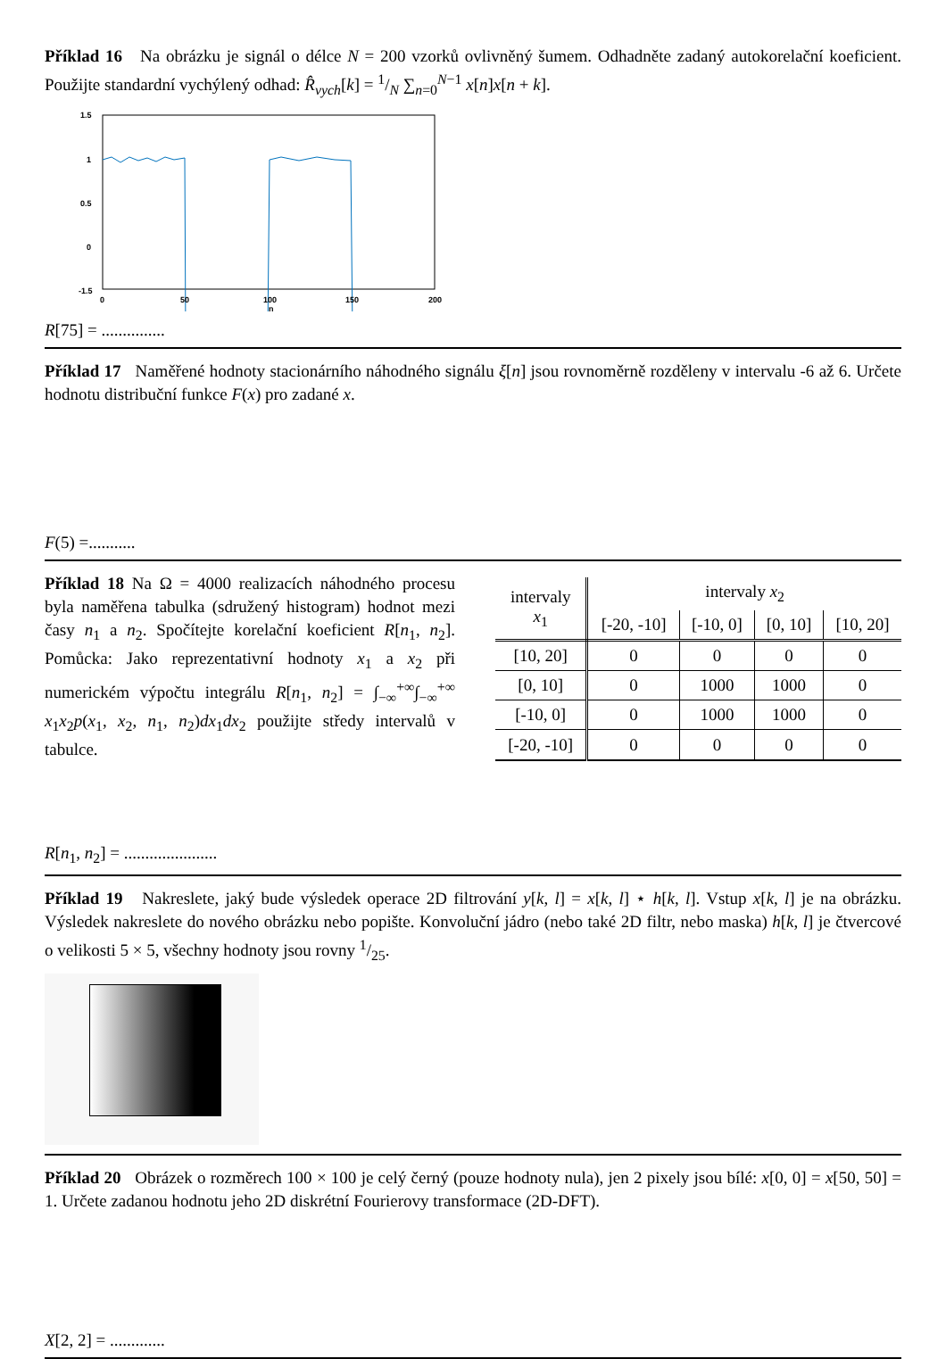Příklad 16 Na obrázku je signál o délce N = 200 vzorků ovlivněný šumem. Odhadněte zadaný autokorelační koeficient. Použijte standardní vychýlený odhad: R̂<sub>vych</sub>[k] = 1/N ∑<sub>n=0</sub><sup>N−1</sup> x[n]x[n + k].
1.5
1
0.5
0
-1.5
0
50
100
150
200
n
R[75] = ...............
Příklad 17 Naměřené hodnoty stacionárního náhodného signálu ξ[n] jsou rovnoměrně rozděleny v intervalu -6 až 6. Určete hodnotu distribuční funkce F(x) pro zadané x.
F(5) =...........
Příklad 18 Na Ω = 4000 realizacích náhodného procesu byla naměřena tabulka (sdružený histogram) hodnot mezi časy n<sub>1</sub> a n<sub>2</sub>. Spočítejte korelační koeficient R[n<sub>1</sub>, n<sub>2</sub>]. Pomůcka: Jako reprezentativní hodnoty x<sub>1</sub> a x<sub>2</sub> při numerickém výpočtu integrálu R[n<sub>1</sub>, n<sub>2</sub>] = ∫<sub>−∞</sub><sup>+∞</sup>∫<sub>−∞</sub><sup>+∞</sup> x<sub>1</sub>x<sub>2</sub>p(x<sub>1</sub>, x<sub>2</sub>, n<sub>1</sub>, n<sub>2</sub>)dx<sub>1</sub>dx<sub>2</sub> použijte středy intervalů v tabulce.
| intervaly x<sub>1</sub> | intervaly x<sub>2</sub> | | | |
| --- | --- | --- | --- | --- |
| | [-20, -10] | [-10, 0] | [0, 10] | [10, 20] |
| [10, 20] | 0 | 0 | 0 | 0 |
| [0, 10] | 0 | 1000 | 1000 | 0 |
| [-10, 0] | 0 | 1000 | 1000 | 0 |
| [-20, -10] | 0 | 0 | 0 | 0 |
R[n<sub>1</sub>, n<sub>2</sub>] = ......................
Příklad 19 Nakreslete, jaký bude výsledek operace 2D filtrování y[k, l] = x[k, l] ⋆ h[k, l]. Vstup x[k, l] je na obrázku. Výsledek nakreslete do nového obrázku nebo popište. Konvoluční jádro (nebo také 2D filtr, nebo maska) h[k, l] je čtvercové o velikosti 5 × 5, všechny hodnoty jsou rovny 1/25.
Příklad 20 Obrázek o rozměrech 100 × 100 je celý černý (pouze hodnoty nula), jen 2 pixely jsou bílé: x[0, 0] = x[50, 50] = 1. Určete zadanou hodnotu jeho 2D diskrétní Fourierovy transformace (2D-DFT).
X[2, 2] = .............